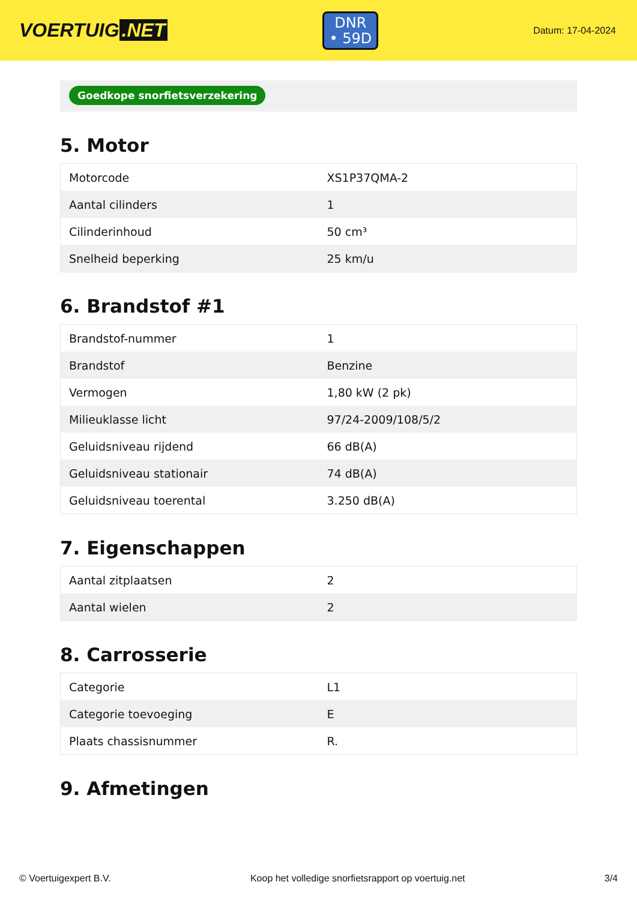VOERTUIG.NET
DNR
• 59D
Datum: 17-04-2024
Goedkope snorfietsverzekering
5. Motor
| Motorcode | XS1P37QMA-2 |
| Aantal cilinders | 1 |
| Cilinderinhoud | 50 cm³ |
| Snelheid beperking | 25 km/u |
6. Brandstof #1
| Brandstof-nummer | 1 |
| Brandstof | Benzine |
| Vermogen | 1,80 kW (2 pk) |
| Milieuklasse licht | 97/24-2009/108/5/2 |
| Geluidsniveau rijdend | 66 dB(A) |
| Geluidsniveau stationair | 74 dB(A) |
| Geluidsniveau toerental | 3.250 dB(A) |
7. Eigenschappen
| Aantal zitplaatsen | 2 |
| Aantal wielen | 2 |
8. Carrosserie
| Categorie | L1 |
| Categorie toevoeging | E |
| Plaats chassisnummer | R. |
9. Afmetingen
© Voertuigexpert B.V. Koop het volledige snorfietsrapport op voertuig.net 3/4